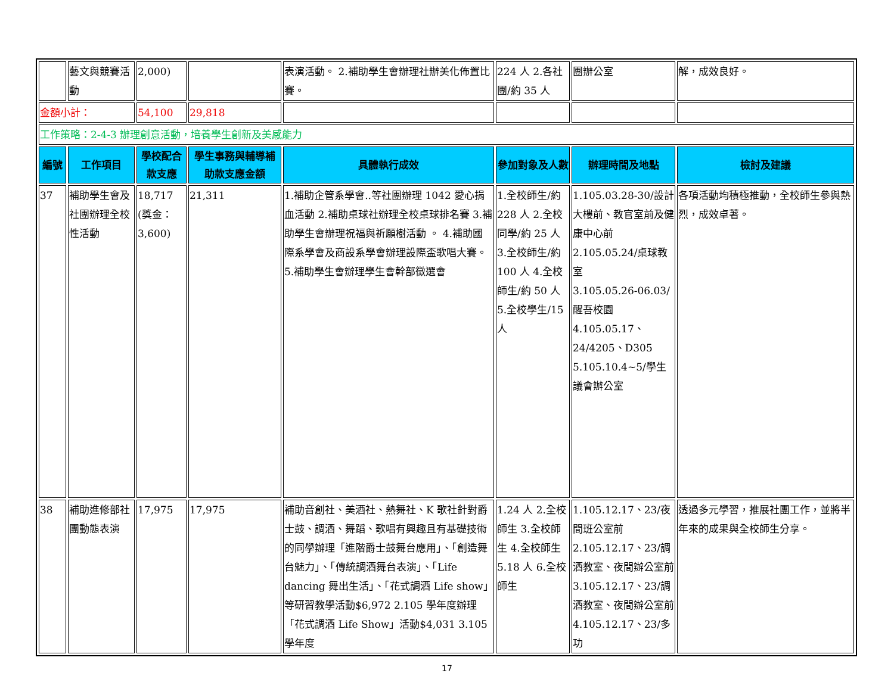| | 藝文與競賽活動 | 2,000) | | 表演活動。 2.補助學生會辦理社辦美化佈置比賽。 | 224 人 2.各社團/約 35 人 | 團辦公室 | 解，成效良好。 |
| 金額小計： | | 54,100 | 29,818 | | | | |
| 工作策略：2-4-3 辦理創意活動，培養學生創新及美感能力 | | | | | | | |
| 編號 | 工作項目 | 學校配合款支應 | 學生事務與輔導補助款支應金額 | 具體執行成效 | 參加對象及人數 | 辦理時間及地點 | 檢討及建議 |
| 37 | 補助學生會及社團辦理全校性活動 | 18,717 (獎金：3,600) | 21,311 | 1.補助企管系學會..等社團辦理 1042 愛心捐血活動 2.補助桌球社辦理全校桌球排名賽 3.補助學生會辦理祝福與祈願樹活動 。 4.補助國際系學會及商設系學會辦理設際盃歌唱大賽。 5.補助學生會辦理學生會幹部徵選會 | 1.全校師生/約 228 人 2.全校同學/約 25 人 3.全校師生/約 100 人 4.全校師生/約 50 人 5.全校學生/15 人 | 1.105.03.28-30/設計大樓前、教官室前及健康中心前 2.105.05.24/桌球教室 3.105.05.26-06.03/醒吾校園 4.105.05.17、24/4205、D305 5.105.10.4~5/學生議會辦公室 | 各項活動均積極推動，全校師生參與熱烈，成效卓著。 |
| 38 | 補助進修部社團動態表演 | 17,975 | 17,975 | 補助音創社、美酒社、熱舞社、K 歌社針對爵士鼓、調酒、舞蹈、歌唱有興趣且有基礎技術的同學辦理「進階爵士鼓舞台應用」、「創造舞台魅力」、「傳統調酒舞台表演」、「Life dancing 舞出生活」、「花式調酒 Life show」等研習教學活動$6,972 2.105 學年度辦理「花式調酒 Life Show」活動$4,031 3.105 學年度 | 1.24 人 2.全校師生 3.全校師生 4.全校師生 5.18 人 6.全校師生 | 1.105.12.17、23/夜間班公室前 2.105.12.17、23/調酒教室、夜間辦公室前 3.105.12.17、23/調酒教室、夜間辦公室前 4.105.12.17、23/多功 | 透過多元學習，推展社團工作，並將半年來的成果與全校師生分享。 |
17